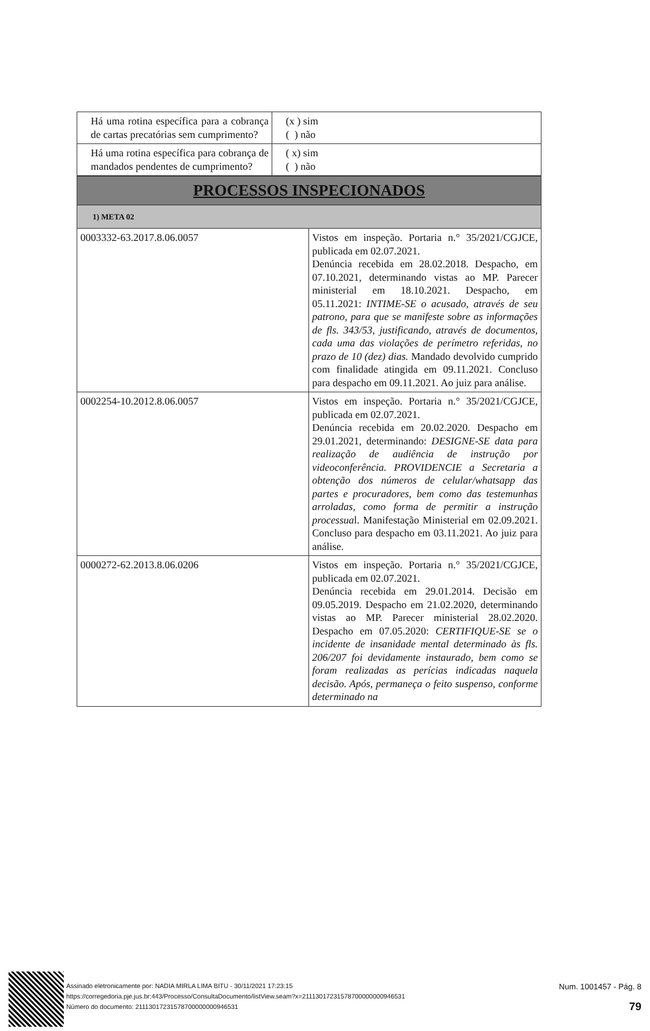| Há uma rotina específica para a cobrança de cartas precatórias sem cumprimento? | (x ) sim ( ) não |
| Há uma rotina específica para cobrança de mandados pendentes de cumprimento? | ( x) sim ( ) não |
| PROCESSOS INSPECIONADOS | |
| 1) META 02 | |
| 0003332-63.2017.8.06.0057 | Vistos em inspeção. Portaria n.° 35/2021/CGJCE, publicada em 02.07.2021. Denúncia recebida em 28.02.2018. Despacho, em 07.10.2021, determinando vistas ao MP. Parecer ministerial em 18.10.2021. Despacho, em 05.11.2021: INTIME-SE o acusado, através de seu patrono, para que se manifeste sobre as informações de fls. 343/53, justificando, através de documentos, cada uma das violações de perímetro referidas, no prazo de 10 (dez) dias. Mandado devolvido cumprido com finalidade atingida em 09.11.2021. Concluso para despacho em 09.11.2021. Ao juiz para análise. |
| 0002254-10.2012.8.06.0057 | Vistos em inspeção. Portaria n.° 35/2021/CGJCE, publicada em 02.07.2021. Denúncia recebida em 20.02.2020. Despacho em 29.01.2021, determinando: DESIGNE-SE data para realização de audiência de instrução por videoconferência. PROVIDENCIE a Secretaria a obtenção dos números de celular/whatsapp das partes e procuradores, bem como das testemunhas arroladas, como forma de permitir a instrução processua l. Manifestação Ministerial em 02.09.2021. Concluso para despacho em 03.11.2021. Ao juiz para análise. |
| 0000272-62.2013.8.06.0206 | Vistos em inspeção. Portaria n.° 35/2021/CGJCE, publicada em 02.07.2021. Denúncia recebida em 29.01.2014. Decisão em 09.05.2019. Despacho em 21.02.2020, determinando vistas ao MP. Parecer ministerial 28.02.2020. Despacho em 07.05.2020: CERTIFIQUE-SE se o incidente de insanidade mental determinado às fls. 206/207 foi devidamente instaurado, bem como se foram realizadas as perícias indicadas naquela decisão. Após, permaneça o feito suspenso, conforme determinado na |
Assinado eletronicamente por: NADIA MIRLA LIMA BITU - 30/11/2021 17:23:15
https://corregedoria.pje.jus.br:443/Processo/ConsultaDocumento/listView.seam?x=21113017231578700000000946531
Número do documento: 21113017231578700000000946531
Num. 1001457 - Pág. 8
79